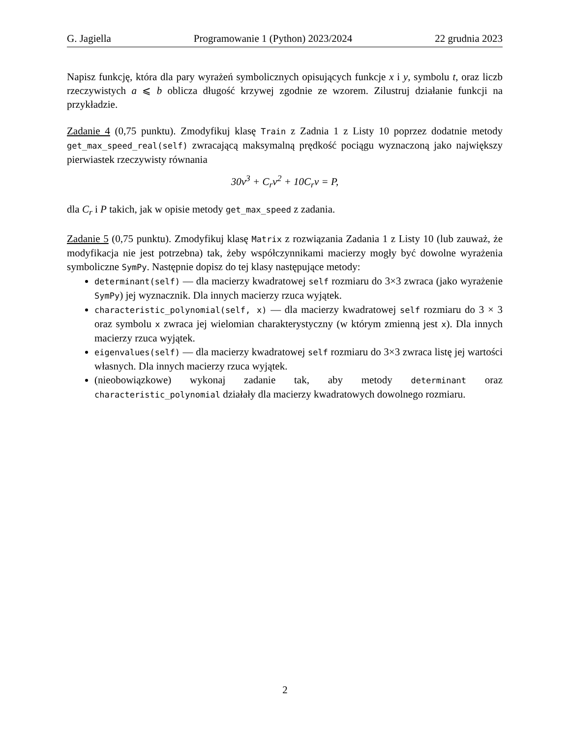G. Jagiella Programowanie 1 (Python) 2023/2024 22 grudnia 2023
Napisz funkcję, która dla pary wyrażeń symbolicznych opisujących funkcje x i y, symbolu t, oraz liczb rzeczywistych a ⩽ b oblicza długość krzywej zgodnie ze wzorem. Zilustruj działanie funkcji na przykładzie.
Zadanie 4 (0,75 punktu). Zmodyfikuj klasę Train z Zadnia 1 z Listy 10 poprzez dodatnie metody get_max_speed_real(self) zwracającą maksymalną prędkość pociągu wyznaczoną jako największy pierwiastek rzeczywisty równania
30v<sup>3</sup> + C<sub>r</sub>v<sup>2</sup> + 10C<sub>r</sub>v = P,
dla C<sub>r</sub> i P takich, jak w opisie metody get_max_speed z zadania.
Zadanie 5 (0,75 punktu). Zmodyfikuj klasę Matrix z rozwiązania Zadania 1 z Listy 10 (lub zauważ, że modyfikacja nie jest potrzebna) tak, żeby współczynnikami macierzy mogły być dowolne wyrażenia symboliczne SymPy. Następnie dopisz do tej klasy następujące metody:
determinant(self) — dla macierzy kwadratowej self rozmiaru do 3×3 zwraca (jako wyrażenie SymPy) jej wyznacznik. Dla innych macierzy rzuca wyjątek.
characteristic_polynomial(self, x) — dla macierzy kwadratowej self rozmiaru do 3 × 3 oraz symbolu x zwraca jej wielomian charakterystyczny (w którym zmienną jest x). Dla innych macierzy rzuca wyjątek.
eigenvalues(self) — dla macierzy kwadratowej self rozmiaru do 3×3 zwraca listę jej wartości własnych. Dla innych macierzy rzuca wyjątek.
(nieobowiązkowe) wykonaj zadanie tak, aby metody determinant oraz characteristic_polynomial działały dla macierzy kwadratowych dowolnego rozmiaru.
2